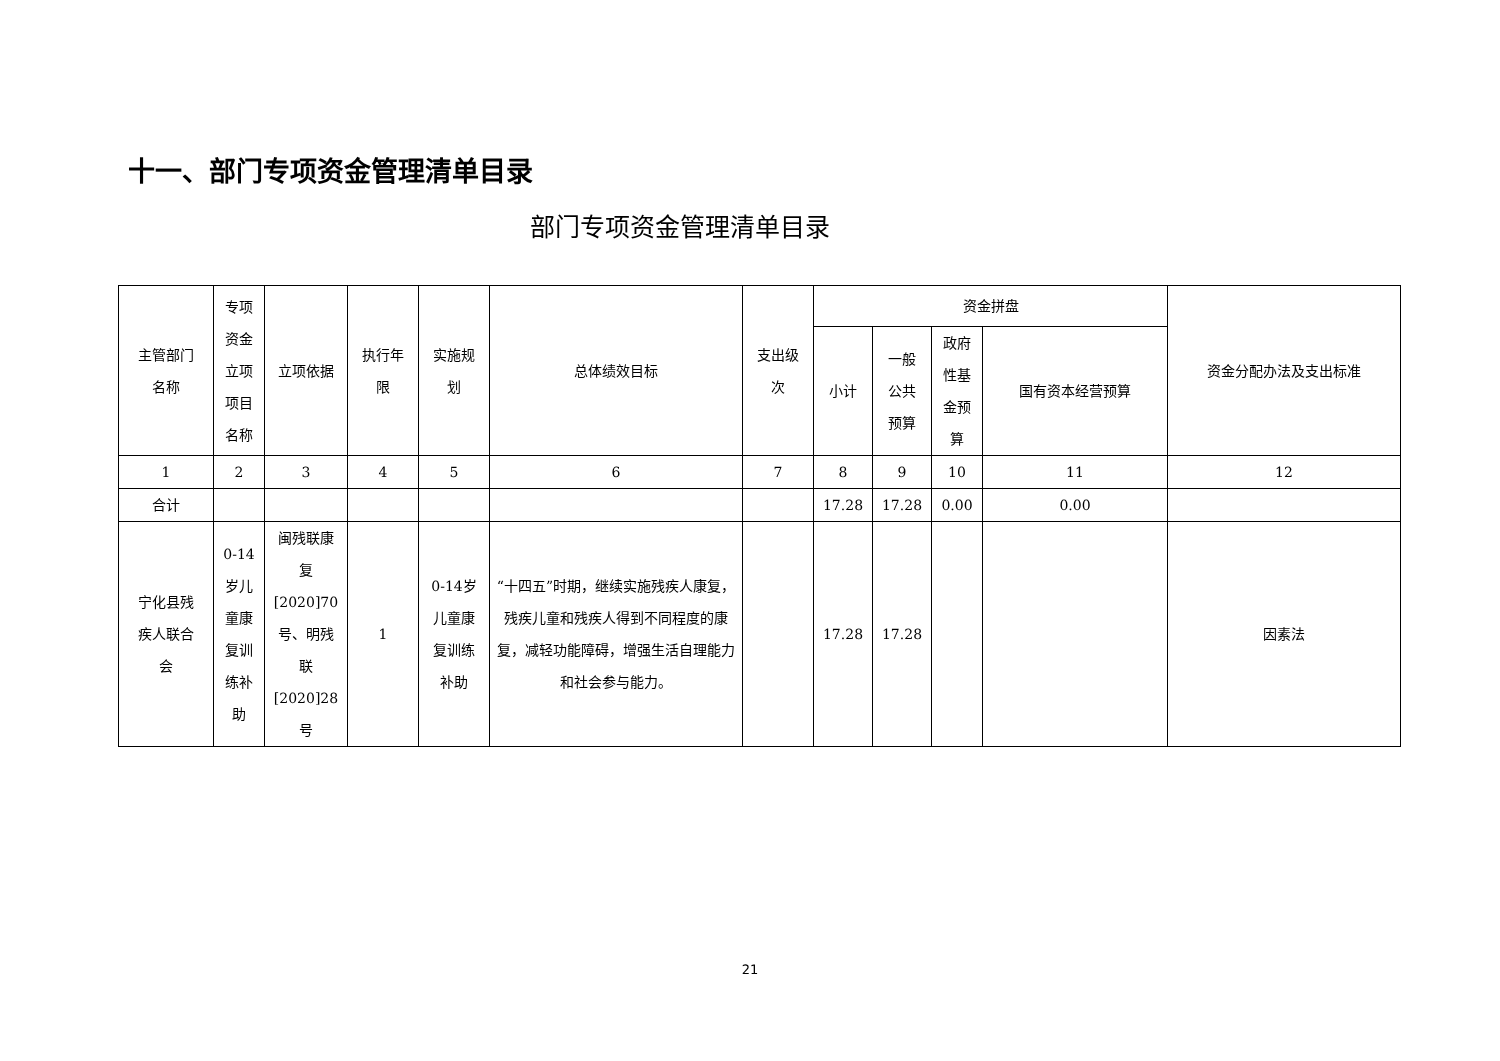十一、部门专项资金管理清单目录
部门专项资金管理清单目录
| 主管部门 名称 | 专项 资金 立项 项目 名称 | 立项依据 | 执行年 限 | 实施规 划 | 总体绩效目标 | 支出级 次 | 资金拼盘 | | | | 资金分配办法及支出标准 |
| --- | --- | --- | --- | --- | --- | --- | --- | --- | --- | --- | --- |
| | | | | | | | 小计 | 一般 公共 预算 | 政府 性基 金预 算 | 国有资本经营预算 | |
| 1 | 2 | 3 | 4 | 5 | 6 | 7 | 8 | 9 | 10 | 11 | 12 |
| 合计 | | | | | | | 17.28 | 17.28 | 0.00 | 0.00 | |
| 宁化县残 疾人联合 会 | 0-14 岁儿 童康 复训 练补 助 | 闽残联康 复 [2020]70 号、明残 联 [2020]28 号 | 1 | 0-14岁 儿童康 复训练 补助 | “十四五”时期，继续实施残疾人康复，残疾儿童和残疾人得到不同程度的康复，减轻功能障碍，增强生活自理能力和社会参与能力。 | | 17.28 | 17.28 | | | 因素法 |
21